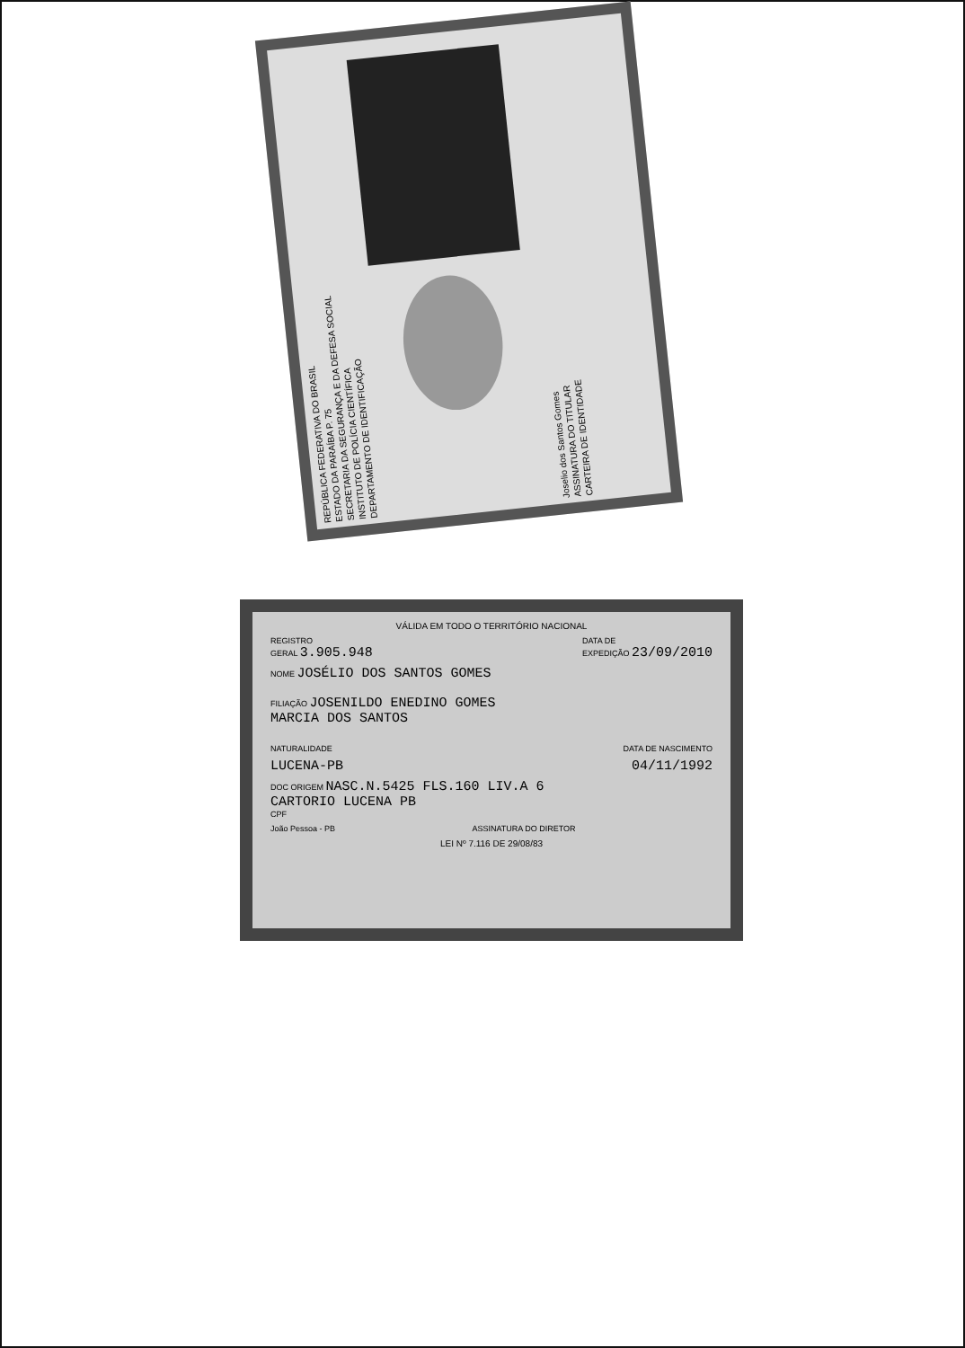REPÚBLICA FEDERATIVA DO BRASIL
ESTADO DA PARAÍBA P. 75
SECRETARIA DA SEGURANÇA E DA DEFESA SOCIAL
INSTITUTO DE POLÍCIA CIENTÍFICA
DEPARTAMENTO DE IDENTIFICAÇÃO
Joselio dos Santos Gomes
ASSINATURA DO TITULAR
CARTEIRA DE IDENTIDADE
VÁLIDA EM TODO O TERRITÓRIO NACIONAL
REGISTRO
GERAL 3.905.948
DATA DE
EXPEDIÇÃO 23/09/2010
NOME JOSÉLIO DOS SANTOS GOMES
FILIAÇÃO JOSENILDO ENEDINO GOMES
MARCIA DOS SANTOS
NATURALIDADE
DATA DE NASCIMENTO
LUCENA-PB
04/11/1992
DOC ORIGEM NASC.N.5425 FLS.160 LIV.A 6
CARTORIO LUCENA PB
CPF
João Pessoa - PB
ASSINATURA DO DIRETOR
LEI Nº 7.116 DE 29/08/83